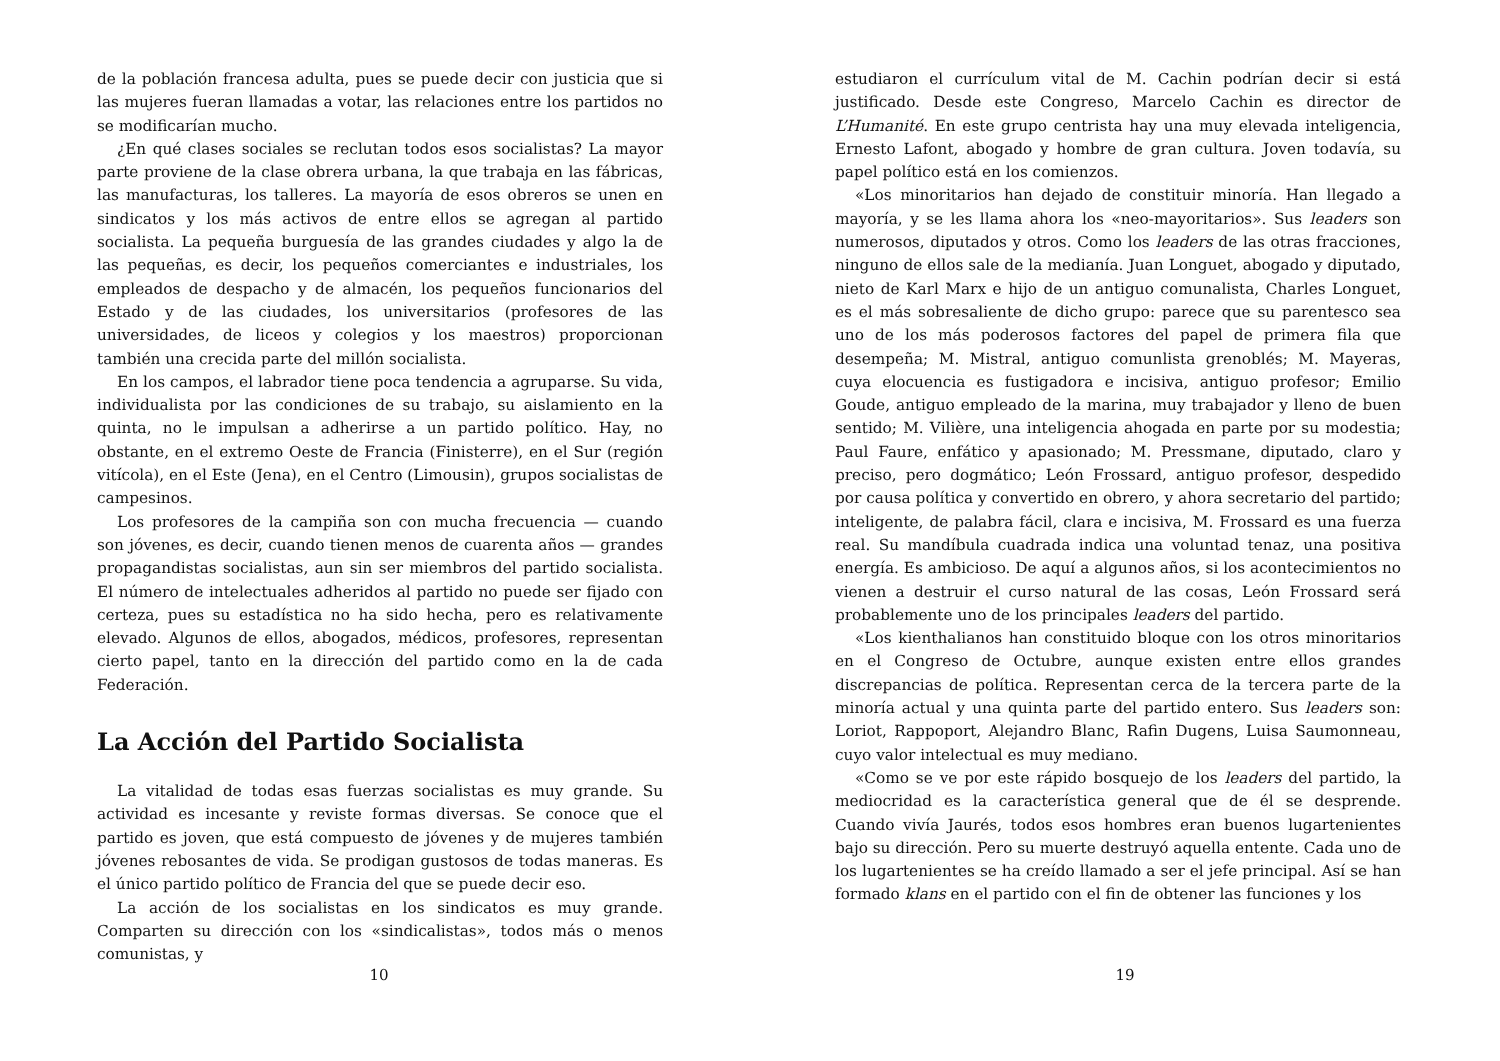de la población francesa adulta, pues se puede decir con justicia que si las mujeres fueran llamadas a votar, las relaciones entre los partidos no se modificarían mucho.
¿En qué clases sociales se reclutan todos esos socialistas? La mayor parte proviene de la clase obrera urbana, la que trabaja en las fábricas, las manufacturas, los talleres. La mayoría de esos obreros se unen en sindicatos y los más activos de entre ellos se agregan al partido socialista. La pequeña burguesía de las grandes ciudades y algo la de las pequeñas, es decir, los pequeños comerciantes e industriales, los empleados de despacho y de almacén, los pequeños funcionarios del Estado y de las ciudades, los universitarios (profesores de las universidades, de liceos y colegios y los maestros) proporcionan también una crecida parte del millón socialista.
En los campos, el labrador tiene poca tendencia a agruparse. Su vida, individualista por las condiciones de su trabajo, su aislamiento en la quinta, no le impulsan a adherirse a un partido político. Hay, no obstante, en el extremo Oeste de Francia (Finisterre), en el Sur (región vitícola), en el Este (Jena), en el Centro (Limousin), grupos socialistas de campesinos.
Los profesores de la campiña son con mucha frecuencia — cuando son jóvenes, es decir, cuando tienen menos de cuarenta años — grandes propagandistas socialistas, aun sin ser miembros del partido socialista. El número de intelectuales adheridos al partido no puede ser fijado con certeza, pues su estadística no ha sido hecha, pero es relativamente elevado. Algunos de ellos, abogados, médicos, profesores, representan cierto papel, tanto en la dirección del partido como en la de cada Federación.
La Acción del Partido Socialista
La vitalidad de todas esas fuerzas socialistas es muy grande. Su actividad es incesante y reviste formas diversas. Se conoce que el partido es joven, que está compuesto de jóvenes y de mujeres también jóvenes rebosantes de vida. Se prodigan gustosos de todas maneras. Es el único partido político de Francia del que se puede decir eso.
La acción de los socialistas en los sindicatos es muy grande. Comparten su dirección con los «sindicalistas», todos más o menos comunistas, y
10
estudiaron el currículum vital de M. Cachin podrían decir si está justificado. Desde este Congreso, Marcelo Cachin es director de L’Humanité. En este grupo centrista hay una muy elevada inteligencia, Ernesto Lafont, abogado y hombre de gran cultura. Joven todavía, su papel político está en los comienzos.
«Los minoritarios han dejado de constituir minoría. Han llegado a mayoría, y se les llama ahora los «neo-mayoritarios». Sus leaders son numerosos, diputados y otros. Como los leaders de las otras fracciones, ninguno de ellos sale de la medianía. Juan Longuet, abogado y diputado, nieto de Karl Marx e hijo de un antiguo comunalista, Charles Longuet, es el más sobresaliente de dicho grupo: parece que su parentesco sea uno de los más poderosos factores del papel de primera fila que desempeña; M. Mistral, antiguo comunlista grenoblés; M. Mayeras, cuya elocuencia es fustigadora e incisiva, antiguo profesor; Emilio Goude, antiguo empleado de la marina, muy trabajador y lleno de buen sentido; M. Vilière, una inteligencia ahogada en parte por su modestia; Paul Faure, enfático y apasionado; M. Pressmane, diputado, claro y preciso, pero dogmático; León Frossard, antiguo profesor, despedido por causa política y convertido en obrero, y ahora secretario del partido; inteligente, de palabra fácil, clara e incisiva, M. Frossard es una fuerza real. Su mandíbula cuadrada indica una voluntad tenaz, una positiva energía. Es ambicioso. De aquí a algunos años, si los acontecimientos no vienen a destruir el curso natural de las cosas, León Frossard será probablemente uno de los principales leaders del partido.
«Los kienthalianos han constituido bloque con los otros minoritarios en el Congreso de Octubre, aunque existen entre ellos grandes discrepancias de política. Representan cerca de la tercera parte de la minoría actual y una quinta parte del partido entero. Sus leaders son: Loriot, Rappoport, Alejandro Blanc, Rafin Dugens, Luisa Saumonneau, cuyo valor intelectual es muy mediano.
«Como se ve por este rápido bosquejo de los leaders del partido, la mediocridad es la característica general que de él se desprende. Cuando vivía Jaurés, todos esos hombres eran buenos lugartenientes bajo su dirección. Pero su muerte destruyó aquella entente. Cada uno de los lugartenientes se ha creído llamado a ser el jefe principal. Así se han formado klans en el partido con el fin de obtener las funciones y los
19